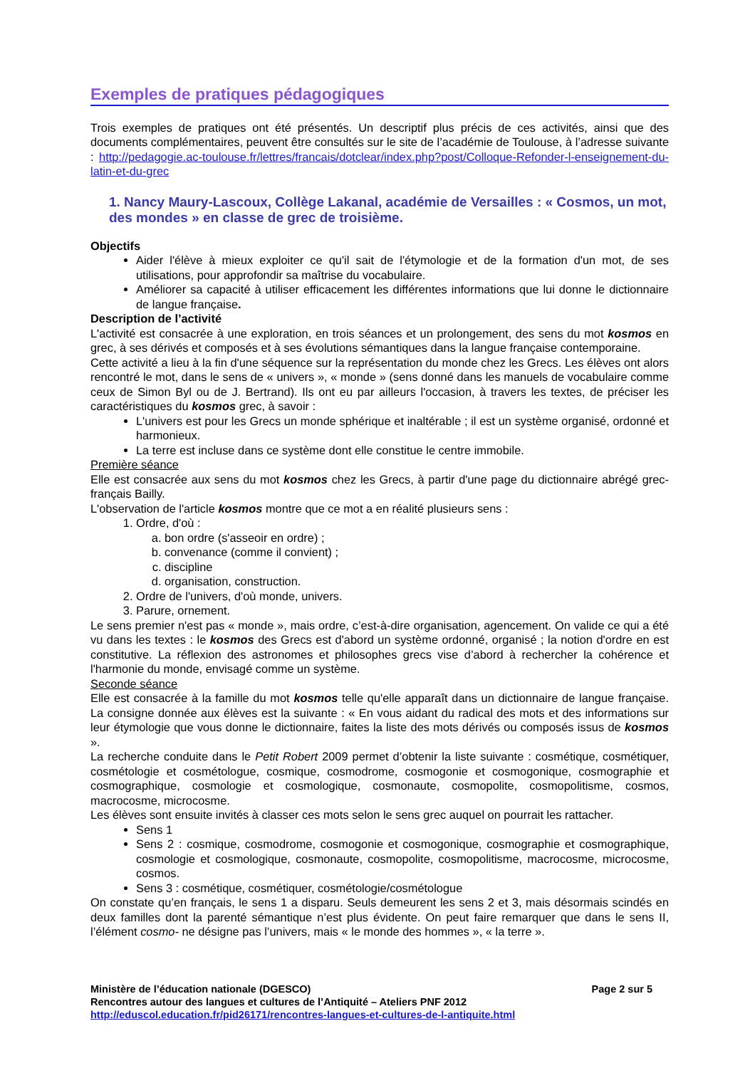Exemples de pratiques pédagogiques
Trois exemples de pratiques ont été présentés. Un descriptif plus précis de ces activités, ainsi que des documents complémentaires, peuvent être consultés sur le site de l’académie de Toulouse, à l’adresse suivante : http://pedagogie.ac-toulouse.fr/lettres/francais/dotclear/index.php?post/Colloque-Refonder-l-enseignement-du-latin-et-du-grec
1. Nancy Maury-Lascoux, Collège Lakanal, académie de Versailles : « Cosmos, un mot, des mondes » en classe de grec de troisième.
Objectifs
Aider l'élève à mieux exploiter ce qu'il sait de l'étymologie et de la formation d'un mot, de ses utilisations, pour approfondir sa maîtrise du vocabulaire.
Améliorer sa capacité à utiliser efficacement les différentes informations que lui donne le dictionnaire de langue française.
Description de l’activité
L'activité est consacrée à une exploration, en trois séances et un prolongement, des sens du mot kosmos en grec, à ses dérivés et composés et à ses évolutions sémantiques dans la langue française contemporaine.
Cette activité a lieu à la fin d'une séquence sur la représentation du monde chez les Grecs. Les élèves ont alors rencontré le mot, dans le sens de « univers », « monde » (sens donné dans les manuels de vocabulaire comme ceux de Simon Byl ou de J. Bertrand). Ils ont eu par ailleurs l'occasion, à travers les textes, de préciser les caractéristiques du kosmos grec, à savoir :
L'univers est pour les Grecs un monde sphérique et inaltérable ; il est un système organisé, ordonné et harmonieux.
La terre est incluse dans ce système dont elle constitue le centre immobile.
Première séance
Elle est consacrée aux sens du mot kosmos chez les Grecs, à partir d'une page du dictionnaire abrégé grec-français Bailly.
L'observation de l'article kosmos montre que ce mot a en réalité plusieurs sens :
1. Ordre, d'où :
a. bon ordre (s'asseoir en ordre) ;
b. convenance (comme il convient) ;
c. discipline
d. organisation, construction.
2. Ordre de l'univers, d'où monde, univers.
3. Parure, ornement.
Le sens premier n'est pas « monde », mais ordre, c’est-à-dire organisation, agencement. On valide ce qui a été vu dans les textes : le kosmos des Grecs est d'abord un système ordonné, organisé ; la notion d'ordre en est constitutive. La réflexion des astronomes et philosophes grecs vise d’abord à rechercher la cohérence et l'harmonie du monde, envisagé comme un système.
Seconde séance
Elle est consacrée à la famille du mot kosmos telle qu'elle apparaît dans un dictionnaire de langue française. La consigne donnée aux élèves est la suivante : « En vous aidant du radical des mots et des informations sur leur étymologie que vous donne le dictionnaire, faites la liste des mots dérivés ou composés issus de kosmos ».
La recherche conduite dans le Petit Robert 2009 permet d’obtenir la liste suivante : cosmétique, cosmétiquer, cosmétologie et cosmétologue, cosmique, cosmodrome, cosmogonie et cosmogonique, cosmographie et cosmographique, cosmologie et cosmologique, cosmonaute, cosmopolite, cosmopolitisme, cosmos, macrocosme, microcosme.
Les élèves sont ensuite invités à classer ces mots selon le sens grec auquel on pourrait les rattacher.
Sens 1
Sens 2 : cosmique, cosmodrome, cosmogonie et cosmogonique, cosmographie et cosmographique, cosmologie et cosmologique, cosmonaute, cosmopolite, cosmopolitisme, macrocosme, microcosme, cosmos.
Sens 3 : cosmétique, cosmétiquer, cosmétologie/cosmétologue
On constate qu’en français, le sens 1 a disparu. Seuls demeurent les sens 2 et 3, mais désormais scindés en deux familles dont la parenté sémantique n’est plus évidente. On peut faire remarquer que dans le sens II, l’élément cosmo- ne désigne pas l’univers, mais « le monde des hommes », « la terre ».
Ministère de l’éducation nationale (DGESCO) Page 2 sur 5
Rencontres autour des langues et cultures de l’Antiquité – Ateliers PNF 2012
http://eduscol.education.fr/pid26171/rencontres-langues-et-cultures-de-l-antiquite.html